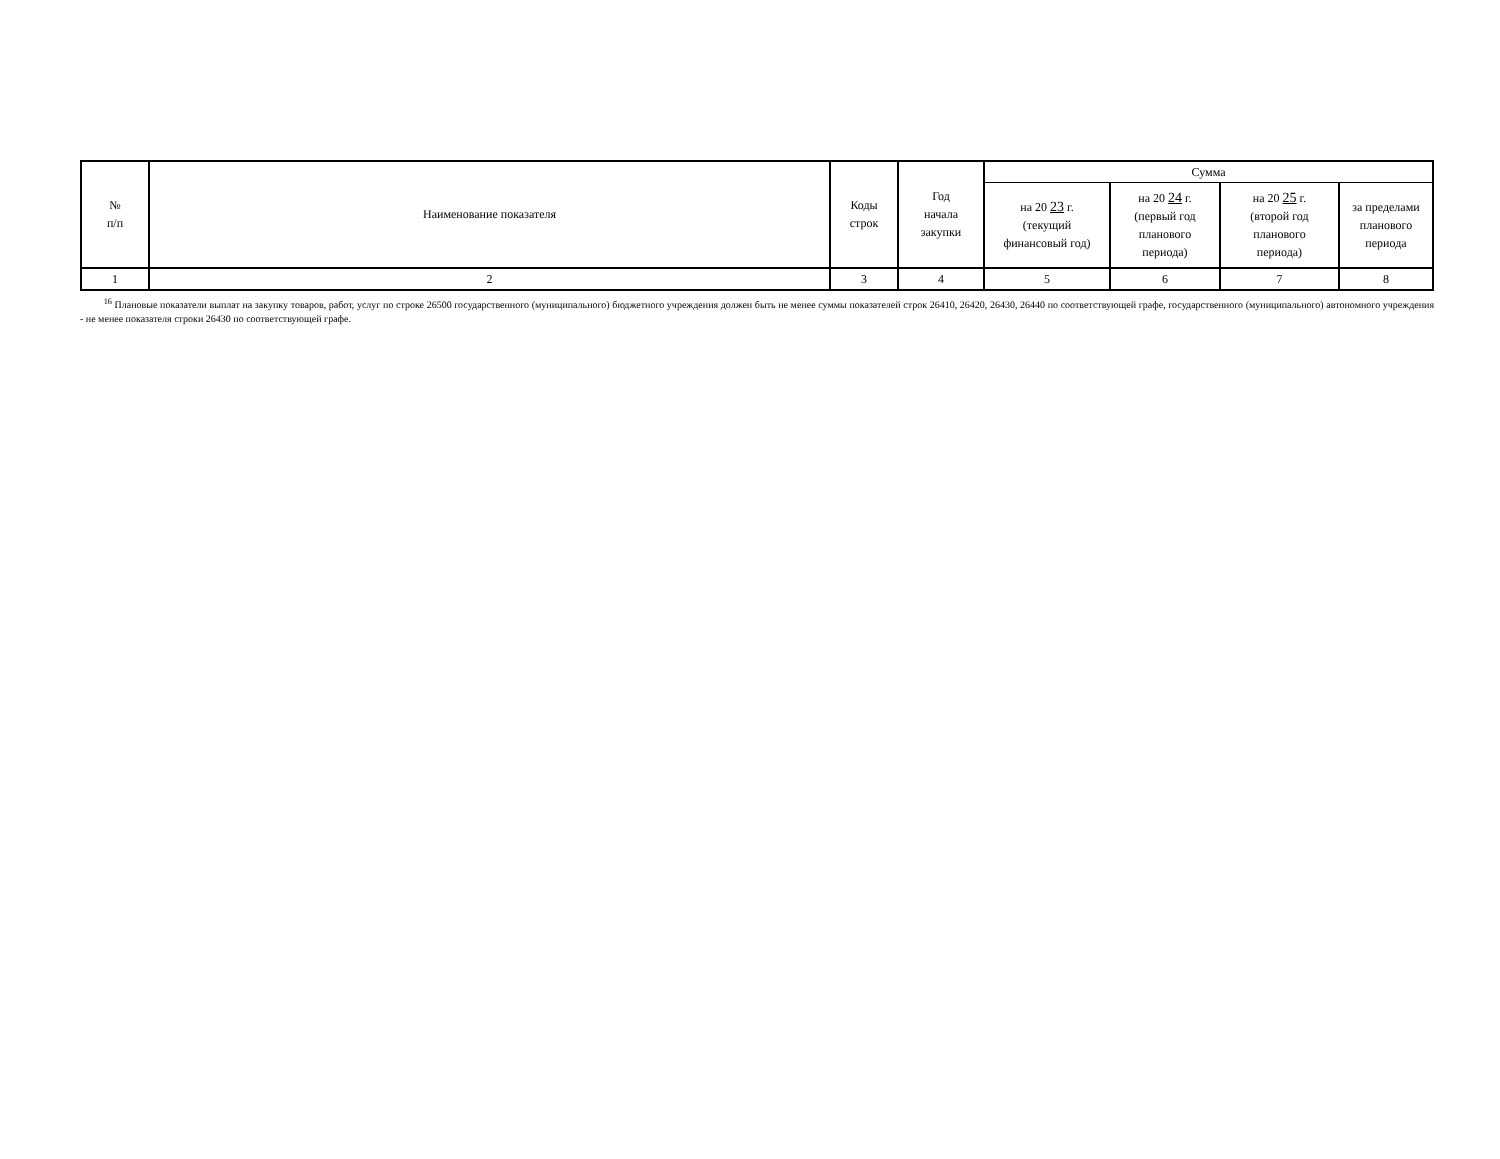| № п/п | Наименование показателя | Коды строк | Год начала закупки | Сумма | | | |
| --- | --- | --- | --- | --- | --- | --- | --- |
| | | | | на 20 23 г. (текущий финансовый год) | на 20 24 г. (первый год планового периода) | на 20 25 г. (второй год планового периода) | за пределами планового периода |
| 1 | 2 | 3 | 4 | 5 | 6 | 7 | 8 |
<sup>16</sup> Плановые показатели выплат на закупку товаров, работ, услуг по строке 26500 государственного (муниципального) бюджетного учреждения должен быть не менее суммы показателей строк 26410, 26420, 26430, 26440 по соответствующей графе, государственного (муниципального) автономного учреждения - не менее показателя строки 26430 по соответствующей графе.